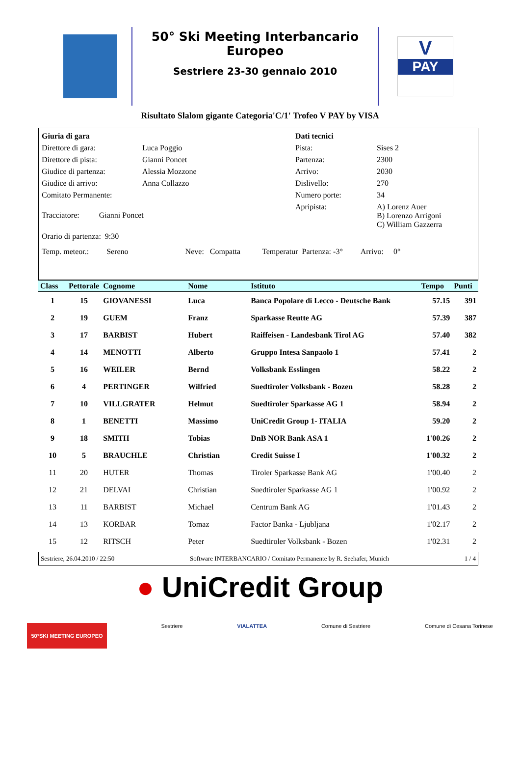50° Ski Meeting Interbancario Europeo
Sestriere 23-30 gennaio 2010
V
PAY
Risultato Slalom gigante Categoria'C/1' Trofeo V PAY by VISA
| Giuria di gara | | Dati tecnici | |
| Direttore di gara: | Luca Poggio | Pista: | Sises 2 |
| Direttore di pista: | Gianni Poncet | Partenza: | 2300 |
| Giudice di partenza: | Alessia Mozzone | Arrivo: | 2030 |
| Giudice di arrivo: | Anna Collazzo | Dislivello: | 270 |
| Comitato Permanente: | | Numero porte: | 34 |
| Tracciatore: Gianni Poncet | | Apripista: | A) Lorenz Auer B) Lorenzo Arrigoni C) William Gazzerra |
| Orario di partenza: 9:30 | | | |
| Temp. meteor.: Sereno Neve: Compatta Temperatur Partenza: -3° Arrivo: 0° | | | |
| Class | Pettorale | Cognome | Nome | Istituto | Tempo | Punti |
| --- | --- | --- | --- | --- | --- | --- |
| 1 | 15 | GIOVANESSI | Luca | Banca Popolare di Lecco - Deutsche Bank | 57.15 | 391 |
| 2 | 19 | GUEM | Franz | Sparkasse Reutte AG | 57.39 | 387 |
| 3 | 17 | BARBIST | Hubert | Raiffeisen - Landesbank Tirol AG | 57.40 | 382 |
| 4 | 14 | MENOTTI | Alberto | Gruppo Intesa Sanpaolo 1 | 57.41 | 2 |
| 5 | 16 | WEILER | Bernd | Volksbank Esslingen | 58.22 | 2 |
| 6 | 4 | PERTINGER | Wilfried | Suedtiroler Volksbank - Bozen | 58.28 | 2 |
| 7 | 10 | VILLGRATER | Helmut | Suedtiroler Sparkasse AG 1 | 58.94 | 2 |
| 8 | 1 | BENETTI | Massimo | UniCredit Group 1- ITALIA | 59.20 | 2 |
| 9 | 18 | SMITH | Tobias | DnB NOR Bank ASA 1 | 1'00.26 | 2 |
| 10 | 5 | BRAUCHLE | Christian | Credit Suisse I | 1'00.32 | 2 |
| 11 | 20 | HUTER | Thomas | Tiroler Sparkasse Bank AG | 1'00.40 | 2 |
| 12 | 21 | DELVAI | Christian | Suedtiroler Sparkasse AG 1 | 1'00.92 | 2 |
| 13 | 11 | BARBIST | Michael | Centrum Bank AG | 1'01.43 | 2 |
| 14 | 13 | KORBAR | Tomaz | Factor Banka - Ljubljana | 1'02.17 | 2 |
| 15 | 12 | RITSCH | Peter | Suedtiroler Volksbank - Bozen | 1'02.31 | 2 |
Sestriere, 26.04.2010 / 22:50 Software INTERBANCARIO / Comitato Permanente by R. Seehafer, Munich 1 / 4
● UniCredit Group
50°SKI MEETING EUROPEO Sestriere VIALATTEA Comune di Sestriere Comune di Cesana Torinese